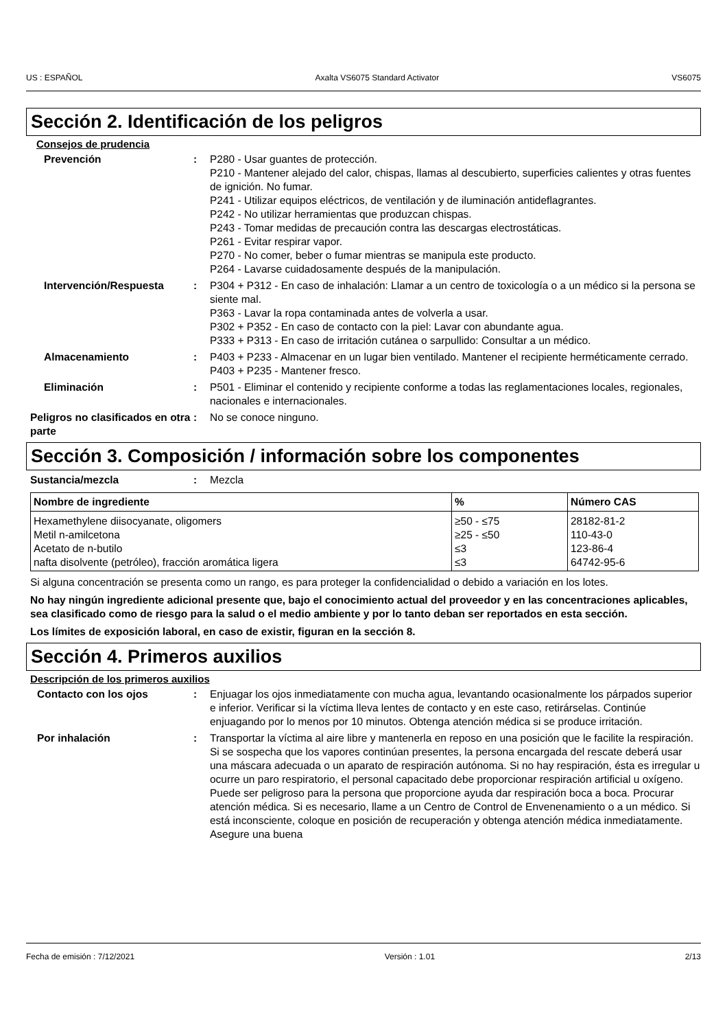US : ESPAÑOL Axalta VS6075 Standard Activator VS6075
Sección 2. Identificación de los peligros
Consejos de prudencia
Prevención : P280 - Usar guantes de protección.
P210 - Mantener alejado del calor, chispas, llamas al descubierto, superficies calientes y otras fuentes de ignición. No fumar.
P241 - Utilizar equipos eléctricos, de ventilación y de iluminación antideflagrantes.
P242 - No utilizar herramientas que produzcan chispas.
P243 - Tomar medidas de precaución contra las descargas electrostáticas.
P261 - Evitar respirar vapor.
P270 - No comer, beber o fumar mientras se manipula este producto.
P264 - Lavarse cuidadosamente después de la manipulación.
Intervención/Respuesta : P304 + P312 - En caso de inhalación: Llamar a un centro de toxicología o a un médico si la persona se siente mal.
P363 - Lavar la ropa contaminada antes de volverla a usar.
P302 + P352 - En caso de contacto con la piel: Lavar con abundante agua.
P333 + P313 - En caso de irritación cutánea o sarpullido: Consultar a un médico.
Almacenamiento : P403 + P233 - Almacenar en un lugar bien ventilado. Mantener el recipiente herméticamente cerrado.
P403 + P235 - Mantener fresco.
Eliminación : P501 - Eliminar el contenido y recipiente conforme a todas las reglamentaciones locales, regionales, nacionales e internacionales.
Peligros no clasificados en otra parte
: No se conoce ninguno.
Sección 3. Composición / información sobre los componentes
Sustancia/mezcla : Mezcla
| Nombre de ingrediente | % | Número CAS |
| --- | --- | --- |
| Hexamethylene diisocyanate, oligomers | ≥50 - ≤75 | 28182-81-2 |
| Metil n-amilcetona | ≥25 - ≤50 | 110-43-0 |
| Acetato de n-butilo | ≤3 | 123-86-4 |
| nafta disolvente (petróleo), fracción aromática ligera | ≤3 | 64742-95-6 |
Si alguna concentración se presenta como un rango, es para proteger la confidencialidad o debido a variación en los lotes.
No hay ningún ingrediente adicional presente que, bajo el conocimiento actual del proveedor y en las concentraciones aplicables, sea clasificado como de riesgo para la salud o el medio ambiente y por lo tanto deban ser reportados en esta sección.
Los límites de exposición laboral, en caso de existir, figuran en la sección 8.
Sección 4. Primeros auxilios
Descripción de los primeros auxilios
Contacto con los ojos : Enjuagar los ojos inmediatamente con mucha agua, levantando ocasionalmente los párpados superior e inferior. Verificar si la víctima lleva lentes de contacto y en este caso, retirárselas. Continúe enjuagando por lo menos por 10 minutos. Obtenga atención médica si se produce irritación.
Por inhalación : Transportar la víctima al aire libre y mantenerla en reposo en una posición que le facilite la respiración. Si se sospecha que los vapores continúan presentes, la persona encargada del rescate deberá usar una máscara adecuada o un aparato de respiración autónoma. Si no hay respiración, ésta es irregular u ocurre un paro respiratorio, el personal capacitado debe proporcionar respiración artificial u oxígeno. Puede ser peligroso para la persona que proporcione ayuda dar respiración boca a boca. Procurar atención médica. Si es necesario, llame a un Centro de Control de Envenenamiento o a un médico. Si está inconsciente, coloque en posición de recuperación y obtenga atención médica inmediatamente. Asegure una buena
Fecha de emisión : 7/12/2021 Versión : 1.01 2/13